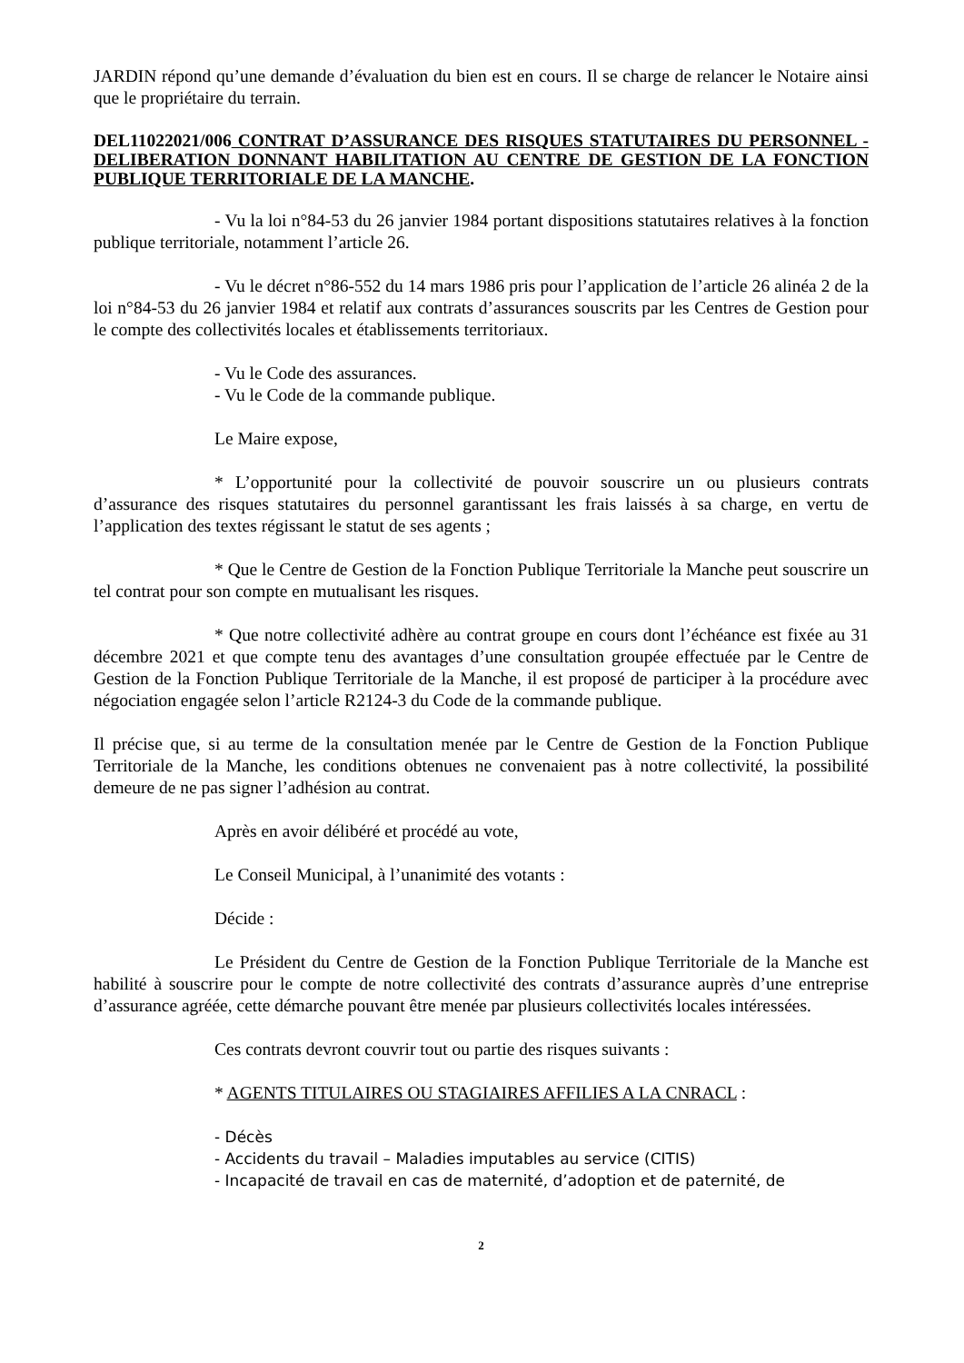JARDIN répond qu’une demande d’évaluation du bien est en cours. Il se charge de relancer le Notaire ainsi que le propriétaire du terrain.
DEL11022021/006 CONTRAT D’ASSURANCE DES RISQUES STATUTAIRES DU PERSONNEL - DELIBERATION DONNANT HABILITATION AU CENTRE DE GESTION DE LA FONCTION PUBLIQUE TERRITORIALE DE LA MANCHE.
- Vu la loi n°84-53 du 26 janvier 1984 portant dispositions statutaires relatives à la fonction publique territoriale, notamment l’article 26.
- Vu le décret n°86-552 du 14 mars 1986 pris pour l’application de l’article 26 alinéa 2 de la loi n°84-53 du 26 janvier 1984 et relatif aux contrats d’assurances souscrits par les Centres de Gestion pour le compte des collectivités locales et établissements territoriaux.
- Vu le Code des assurances.
- Vu le Code de la commande publique.
Le Maire expose,
* L’opportunité pour la collectivité de pouvoir souscrire un ou plusieurs contrats d’assurance des risques statutaires du personnel garantissant les frais laissés à sa charge, en vertu de l’application des textes régissant le statut de ses agents ;
* Que le Centre de Gestion de la Fonction Publique Territoriale la Manche peut souscrire un tel contrat pour son compte en mutualisant les risques.
* Que notre collectivité adhère au contrat groupe en cours dont l’échéance est fixée au 31 décembre 2021 et que compte tenu des avantages d’une consultation groupée effectuée par le Centre de Gestion de la Fonction Publique Territoriale de la Manche, il est proposé de participer à la procédure avec négociation engagée selon l’article R2124-3 du Code de la commande publique.
Il précise que, si au terme de la consultation menée par le Centre de Gestion de la Fonction Publique Territoriale de la Manche, les conditions obtenues ne convenaient pas à notre collectivité, la possibilité demeure de ne pas signer l’adhésion au contrat.
Après en avoir délibéré et procédé au vote,
Le Conseil Municipal, à l’unanimité des votants :
Décide :
Le Président du Centre de Gestion de la Fonction Publique Territoriale de la Manche est habilité à souscrire pour le compte de notre collectivité des contrats d’assurance auprès d’une entreprise d’assurance agréée, cette démarche pouvant être menée par plusieurs collectivités locales intéressées.
Ces contrats devront couvrir tout ou partie des risques suivants :
* AGENTS TITULAIRES OU STAGIAIRES AFFILIES A LA CNRACL :
- Décès
- Accidents du travail – Maladies imputables au service (CITIS)
- Incapacité de travail en cas de maternité, d’adoption et de paternité, de
2